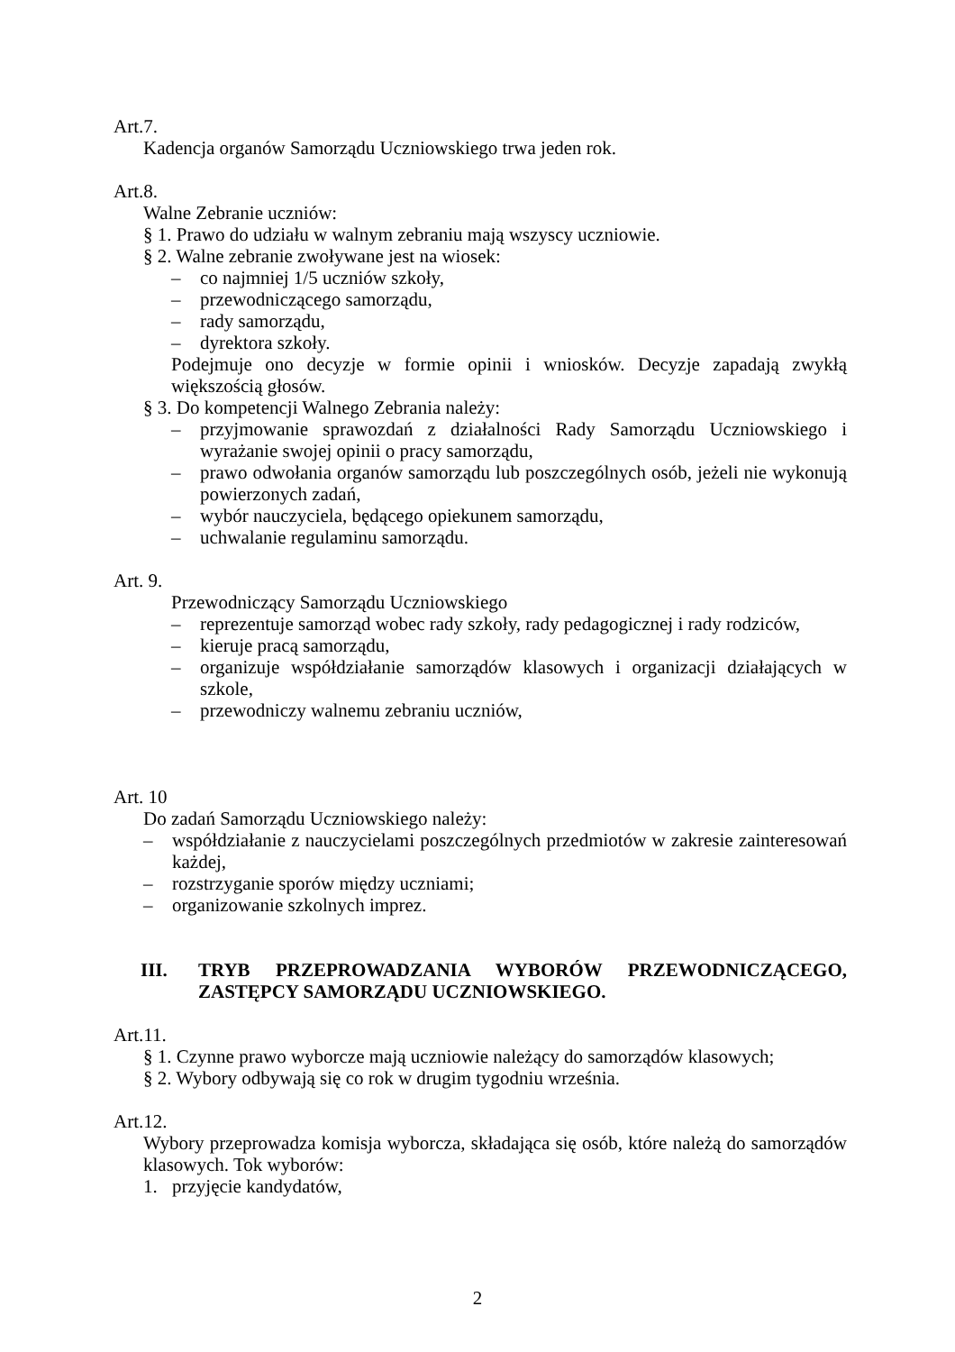Art.7.
Kadencja organów Samorządu Uczniowskiego trwa jeden rok.
Art.8.
Walne Zebranie uczniów:
§ 1. Prawo do udziału w walnym zebraniu mają wszyscy uczniowie.
§ 2. Walne zebranie zwoływane jest na wiosek:
– co najmniej 1/5 uczniów szkoły,
– przewodniczącego samorządu,
– rady samorządu,
– dyrektora szkoły.
Podejmuje ono decyzje w formie opinii i wniosków. Decyzje zapadają zwykłą większością głosów.
§ 3. Do kompetencji Walnego Zebrania należy:
– przyjmowanie sprawozdań z działalności Rady Samorządu Uczniowskiego i wyrażanie swojej opinii o pracy samorządu,
– prawo odwołania organów samorządu lub poszczególnych osób, jeżeli nie wykonują powierzonych zadań,
– wybór nauczyciela, będącego opiekunem samorządu,
– uchwalanie regulaminu samorządu.
Art. 9.
Przewodniczący Samorządu Uczniowskiego
– reprezentuje samorząd wobec rady szkoły, rady pedagogicznej i rady rodziców,
– kieruje pracą samorządu,
– organizuje współdziałanie samorządów klasowych i organizacji działających w szkole,
– przewodniczy walnemu zebraniu uczniów,
Art. 10
Do zadań Samorządu Uczniowskiego należy:
– współdziałanie z nauczycielami poszczególnych przedmiotów w zakresie zainteresowań każdej,
– rozstrzyganie sporów między uczniami;
– organizowanie szkolnych imprez.
III. TRYB PRZEPROWADZANIA WYBORÓW PRZEWODNICZĄCEGO, ZASTĘPCY SAMORZĄDU UCZNIOWSKIEGO.
Art.11.
§ 1. Czynne prawo wyborcze mają uczniowie należący do samorządów klasowych;
§ 2. Wybory odbywają się co rok w drugim tygodniu września.
Art.12.
Wybory przeprowadza komisja wyborcza, składająca się osób, które należą do samorządów klasowych. Tok wyborów:
1. przyjęcie kandydatów,
2